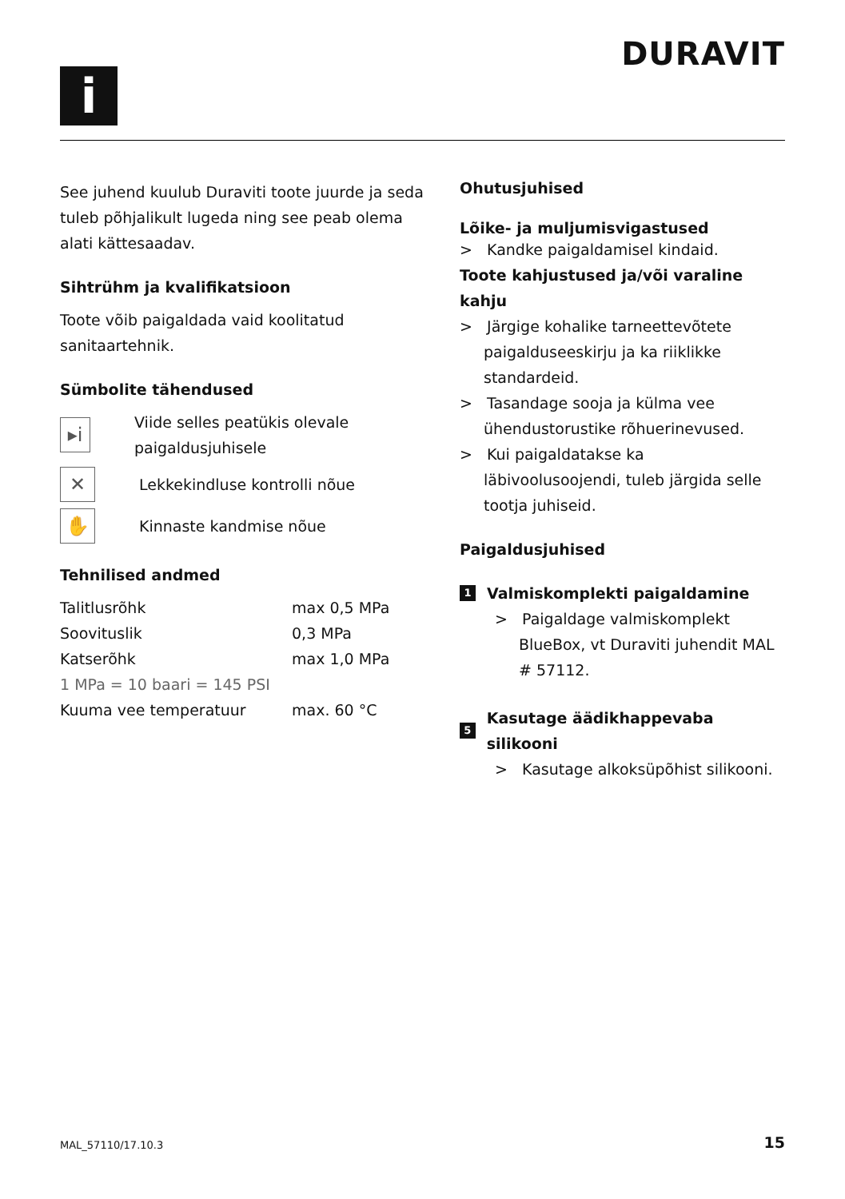i
DURAVIT
See juhend kuulub Duraviti toote juurde ja seda tuleb põhjalikult lugeda ning see peab olema alati kättesaadav.
Sihtrühm ja kvalifikatsioon
Toote võib paigaldada vaid koolitatud sanitaartehnik.
Sümbolite tähendused
▸i
Viide selles peatükis olevale paigaldusjuhisele
✕
Lekkekindluse kontrolli nõue
✋
Kinnaste kandmise nõue
Tehnilised andmed
| Talitlusrõhk | max 0,5 MPa |
| Soovituslik | 0,3 MPa |
| Katserõhk | max 1,0 MPa |
| 1 MPa = 10 baari = 145 PSI | |
| Kuuma vee temperatuur | max. 60 °C |
Ohutusjuhised
Lõike- ja muljumisvigastused
> Kandke paigaldamisel kindaid.
Toote kahjustused ja/või varaline kahju
> Järgige kohalike tarneettevõtete paigalduseeskirju ja ka riiklikke standardeid.
> Tasandage sooja ja külma vee ühendustorustike rõhuerinevused.
> Kui paigaldatakse ka läbivoolusoojendi, tuleb järgida selle tootja juhiseid.
Paigaldusjuhised
1
Valmiskomplekti paigaldamine
> Paigaldage valmiskomplekt BlueBox, vt Duraviti juhendit MAL # 57112.
5
Kasutage äädikhappevaba silikooni
> Kasutage alkoksüpõhist silikooni.
MAL_57110/17.10.3 15